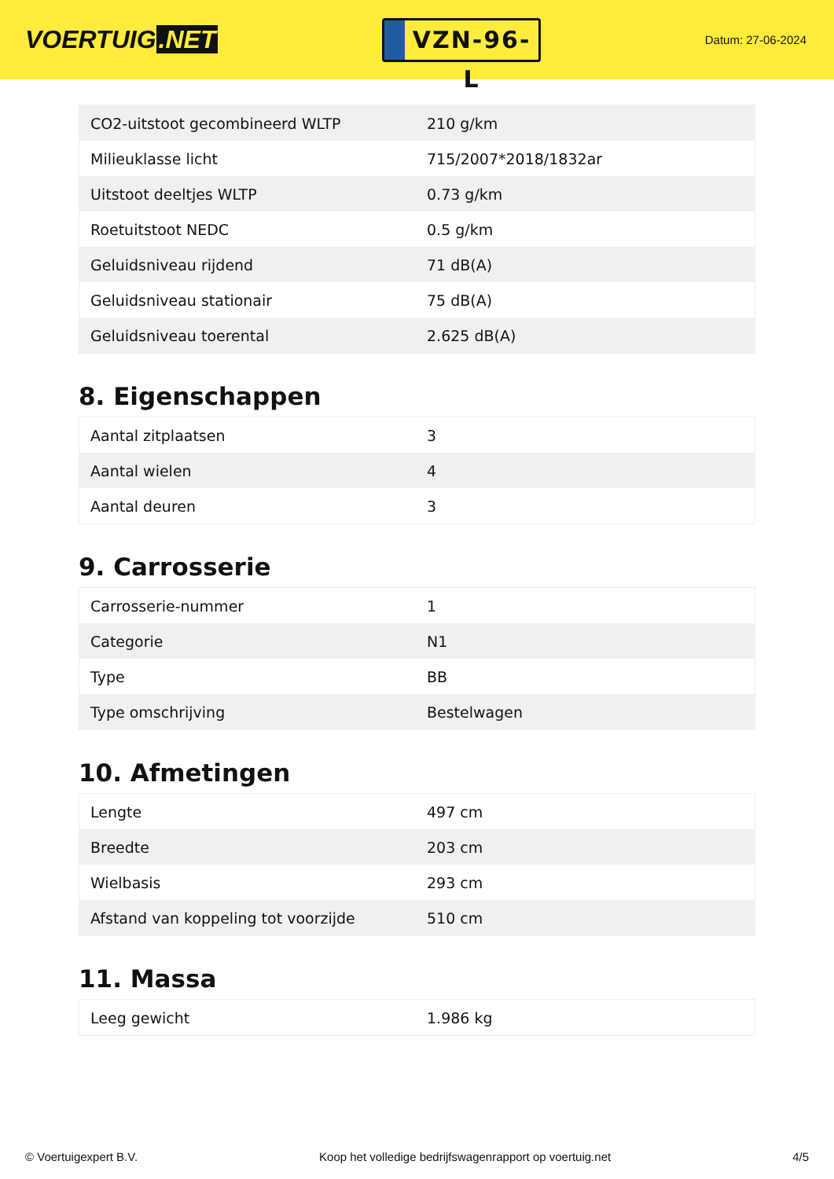VOERTUIG.NET
VZN-96-L
Datum: 27-06-2024
| CO2-uitstoot gecombineerd WLTP | 210 g/km |
| Milieuklasse licht | 715/2007*2018/1832ar |
| Uitstoot deeltjes WLTP | 0.73 g/km |
| Roetuitstoot NEDC | 0.5 g/km |
| Geluidsniveau rijdend | 71 dB(A) |
| Geluidsniveau stationair | 75 dB(A) |
| Geluidsniveau toerental | 2.625 dB(A) |
8. Eigenschappen
| Aantal zitplaatsen | 3 |
| Aantal wielen | 4 |
| Aantal deuren | 3 |
9. Carrosserie
| Carrosserie-nummer | 1 |
| Categorie | N1 |
| Type | BB |
| Type omschrijving | Bestelwagen |
10. Afmetingen
| Lengte | 497 cm |
| Breedte | 203 cm |
| Wielbasis | 293 cm |
| Afstand van koppeling tot voorzijde | 510 cm |
11. Massa
| Leeg gewicht | 1.986 kg |
© Voertuigexpert B.V. Koop het volledige bedrijfswagenrapport op voertuig.net 4/5